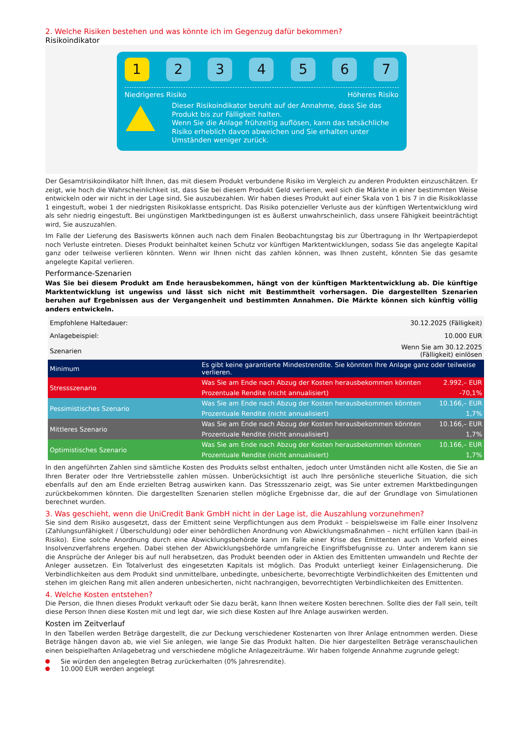2. Welche Risiken bestehen und was könnte ich im Gegenzug dafür bekommen?
Risikoindikator
1 2 3 4 5 6 7
Niedrigeres Risiko Höheres Risiko
Dieser Risikoindikator beruht auf der Annahme, dass Sie das Produkt bis zur Fälligkeit halten.
Wenn Sie die Anlage frühzeitig auflösen, kann das tatsächliche Risiko erheblich davon abweichen und Sie erhalten unter Umständen weniger zurück.
Der Gesamtrisikoindikator hilft Ihnen, das mit diesem Produkt verbundene Risiko im Vergleich zu anderen Produkten einzuschätzen. Er zeigt, wie hoch die Wahrscheinlichkeit ist, dass Sie bei diesem Produkt Geld verlieren, weil sich die Märkte in einer bestimmten Weise entwickeln oder wir nicht in der Lage sind, Sie auszubezahlen. Wir haben dieses Produkt auf einer Skala von 1 bis 7 in die Risikoklasse 1 eingestuft, wobei 1 der niedrigsten Risikoklasse entspricht. Das Risiko potenzieller Verluste aus der künftigen Wertentwicklung wird als sehr niedrig eingestuft. Bei ungünstigen Marktbedingungen ist es äußerst unwahrscheinlich, dass unsere Fähigkeit beeinträchtigt wird, Sie auszuzahlen.
Im Falle der Lieferung des Basiswerts können auch nach dem Finalen Beobachtungstag bis zur Übertragung in Ihr Wertpapierdepot noch Verluste eintreten. Dieses Produkt beinhaltet keinen Schutz vor künftigen Marktentwicklungen, sodass Sie das angelegte Kapital ganz oder teilweise verlieren könnten. Wenn wir Ihnen nicht das zahlen können, was Ihnen zusteht, könnten Sie das gesamte angelegte Kapital verlieren.
Performance-Szenarien
Was Sie bei diesem Produkt am Ende herausbekommen, hängt von der künftigen Marktentwicklung ab. Die künftige Marktentwicklung ist ungewiss und lässt sich nicht mit Bestimmtheit vorhersagen. Die dargestellten Szenarien beruhen auf Ergebnissen aus der Vergangenheit und bestimmten Annahmen. Die Märkte können sich künftig völlig anders entwickeln.
| Empfohlene Haltedauer: | 30.12.2025 (Fälligkeit) | |
| Anlagebeispiel: | 10.000 EUR | |
| Szenarien | Wenn Sie am 30.12.2025 (Fälligkeit) einlösen | |
| Minimum | Es gibt keine garantierte Mindestrendite. Sie könnten Ihre Anlage ganz oder teilweise verlieren. | |
| Stressszenario | Was Sie am Ende nach Abzug der Kosten herausbekommen könnten | 2.992,– EUR |
| | Prozentuale Rendite (nicht annualisiert) | -70,1% |
| Pessimistisches Szenario | Was Sie am Ende nach Abzug der Kosten herausbekommen könnten | 10.166,– EUR |
| | Prozentuale Rendite (nicht annualisiert) | 1,7% |
| Mittleres Szenario | Was Sie am Ende nach Abzug der Kosten herausbekommen könnten | 10.166,– EUR |
| | Prozentuale Rendite (nicht annualisiert) | 1,7% |
| Optimistisches Szenario | Was Sie am Ende nach Abzug der Kosten herausbekommen könnten | 10.166,– EUR |
| | Prozentuale Rendite (nicht annualisiert) | 1,7% |
In den angeführten Zahlen sind sämtliche Kosten des Produkts selbst enthalten, jedoch unter Umständen nicht alle Kosten, die Sie an Ihren Berater oder Ihre Vertriebsstelle zahlen müssen. Unberücksichtigt ist auch Ihre persönliche steuerliche Situation, die sich ebenfalls auf den am Ende erzielten Betrag auswirken kann. Das Stressszenario zeigt, was Sie unter extremen Marktbedingungen zurückbekommen könnten. Die dargestellten Szenarien stellen mögliche Ergebnisse dar, die auf der Grundlage von Simulationen berechnet wurden.
3. Was geschieht, wenn die UniCredit Bank GmbH nicht in der Lage ist, die Auszahlung vorzunehmen?
Sie sind dem Risiko ausgesetzt, dass der Emittent seine Verpflichtungen aus dem Produkt – beispielsweise im Falle einer Insolvenz (Zahlungsunfähigkeit / Überschuldung) oder einer behördlichen Anordnung von Abwicklungsmaßnahmen – nicht erfüllen kann (bail-in Risiko). Eine solche Anordnung durch eine Abwicklungsbehörde kann im Falle einer Krise des Emittenten auch im Vorfeld eines Insolvenzverfahrens ergehen. Dabei stehen der Abwicklungsbehörde umfangreiche Eingriffsbefugnisse zu. Unter anderem kann sie die Ansprüche der Anleger bis auf null herabsetzen, das Produkt beenden oder in Aktien des Emittenten umwandeln und Rechte der Anleger aussetzen. Ein Totalverlust des eingesetzten Kapitals ist möglich. Das Produkt unterliegt keiner Einlagensicherung. Die Verbindlichkeiten aus dem Produkt sind unmittelbare, unbedingte, unbesicherte, bevorrechtigte Verbindlichkeiten des Emittenten und stehen im gleichen Rang mit allen anderen unbesicherten, nicht nachrangigen, bevorrechtigten Verbindlichkeiten des Emittenten.
4. Welche Kosten entstehen?
Die Person, die Ihnen dieses Produkt verkauft oder Sie dazu berät, kann Ihnen weitere Kosten berechnen. Sollte dies der Fall sein, teilt diese Person Ihnen diese Kosten mit und legt dar, wie sich diese Kosten auf Ihre Anlage auswirken werden.
Kosten im Zeitverlauf
In den Tabellen werden Beträge dargestellt, die zur Deckung verschiedener Kostenarten von Ihrer Anlage entnommen werden. Diese Beträge hängen davon ab, wie viel Sie anlegen, wie lange Sie das Produkt halten. Die hier dargestellten Beträge veranschaulichen einen beispielhaften Anlagebetrag und verschiedene mögliche Anlagezeiträume. Wir haben folgende Annahme zugrunde gelegt:
Sie würden den angelegten Betrag zurückerhalten (0% Jahresrendite).
10.000 EUR werden angelegt